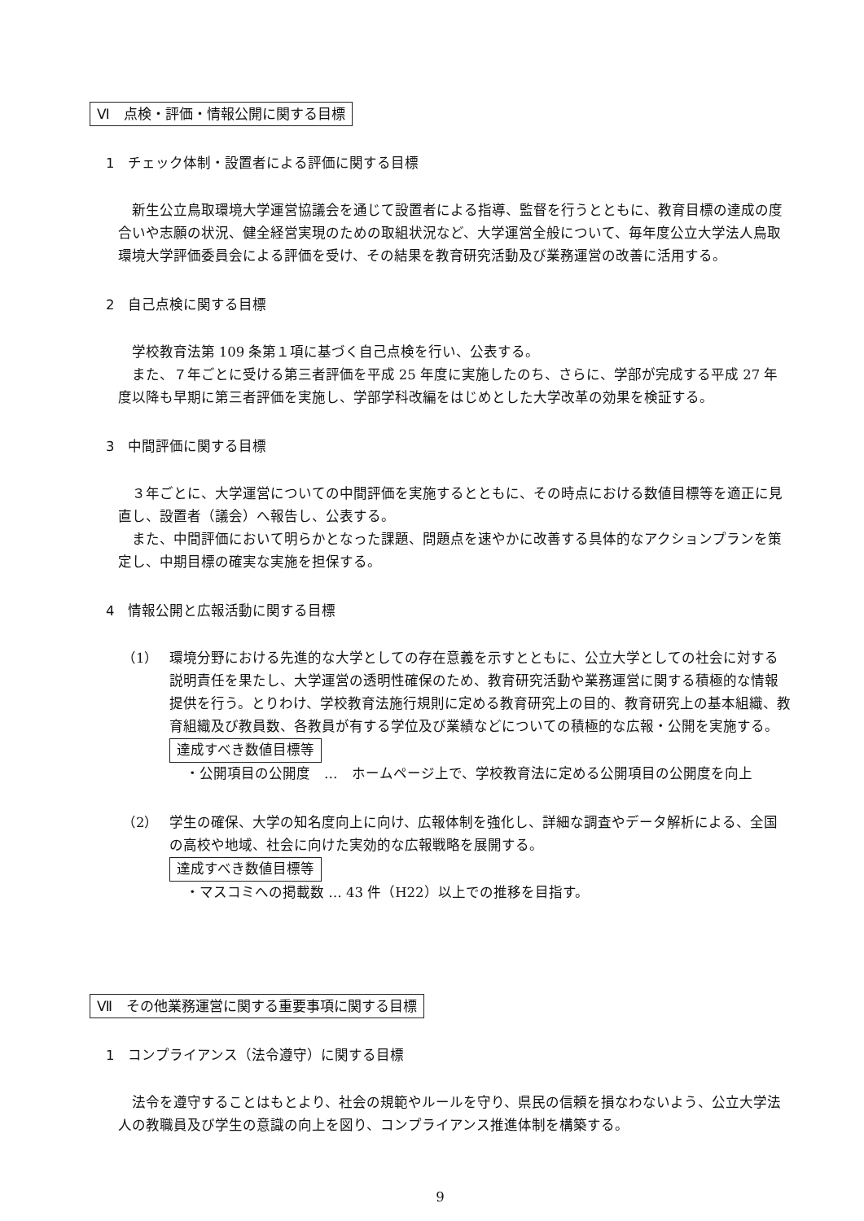Ⅵ　点検・評価・情報公開に関する目標
1　チェック体制・設置者による評価に関する目標
新生公立鳥取環境大学運営協議会を通じて設置者による指導、監督を行うとともに、教育目標の達成の度合いや志願の状況、健全経営実現のための取組状況など、大学運営全般について、毎年度公立大学法人鳥取環境大学評価委員会による評価を受け、その結果を教育研究活動及び業務運営の改善に活用する。
2　自己点検に関する目標
学校教育法第 109 条第１項に基づく自己点検を行い、公表する。
また、７年ごとに受ける第三者評価を平成 25 年度に実施したのち、さらに、学部が完成する平成 27 年度以降も早期に第三者評価を実施し、学部学科改編をはじめとした大学改革の効果を検証する。
3　中間評価に関する目標
３年ごとに、大学運営についての中間評価を実施するとともに、その時点における数値目標等を適正に見直し、設置者（議会）へ報告し、公表する。
また、中間評価において明らかとなった課題、問題点を速やかに改善する具体的なアクションプランを策定し、中期目標の確実な実施を担保する。
4　情報公開と広報活動に関する目標
（1） 環境分野における先進的な大学としての存在意義を示すとともに、公立大学としての社会に対する説明責任を果たし、大学運営の透明性確保のため、教育研究活動や業務運営に関する積極的な情報提供を行う。とりわけ、学校教育法施行規則に定める教育研究上の目的、教育研究上の基本組織、教育組織及び教員数、各教員が有する学位及び業績などについての積極的な広報・公開を実施する。
達成すべき数値目標等
・公開項目の公開度　…　ホームページ上で、学校教育法に定める公開項目の公開度を向上
（2） 学生の確保、大学の知名度向上に向け、広報体制を強化し、詳細な調査やデータ解析による、全国の高校や地域、社会に向けた実効的な広報戦略を展開する。
達成すべき数値目標等
・マスコミへの掲載数 … 43 件（H22）以上での推移を目指す。
Ⅶ　その他業務運営に関する重要事項に関する目標
1　コンプライアンス（法令遵守）に関する目標
法令を遵守することはもとより、社会の規範やルールを守り、県民の信頼を損なわないよう、公立大学法人の教職員及び学生の意識の向上を図り、コンプライアンス推進体制を構築する。
9